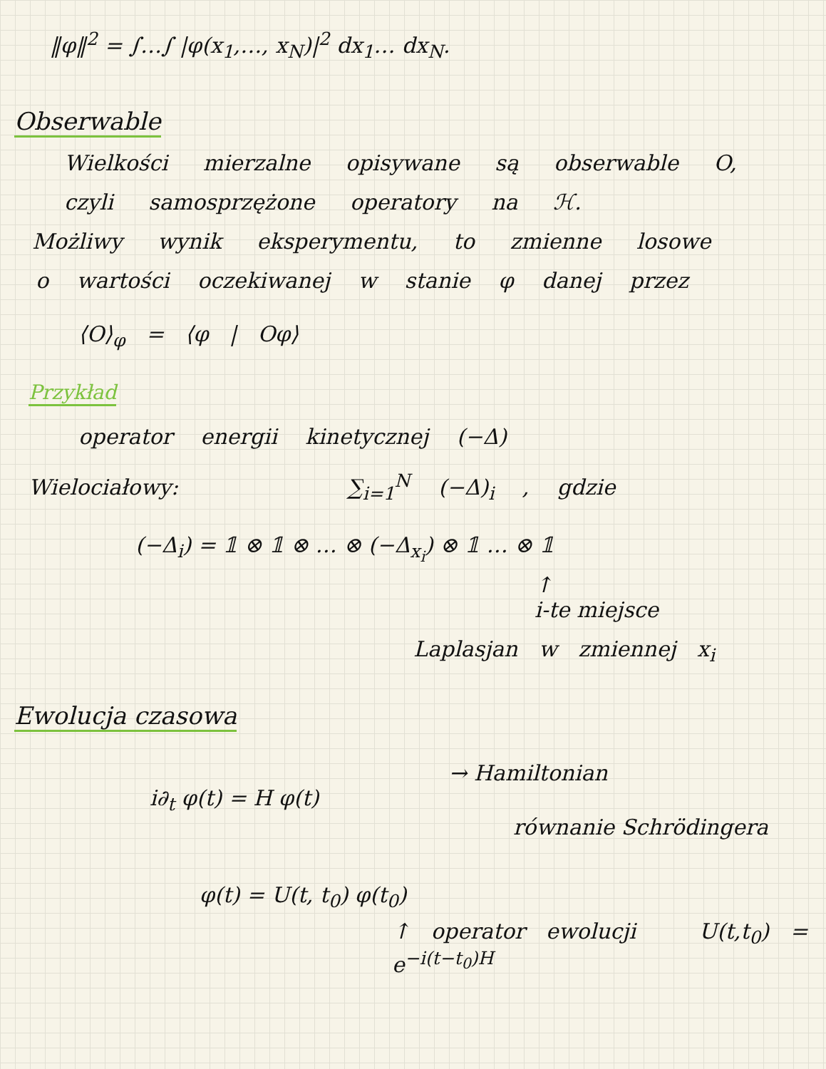‖φ‖<sup>2</sup> = ∫…∫ |φ(x<sub>1</sub>,…, x<sub>N</sub>)|<sup>2</sup> dx<sub>1</sub>… dx<sub>N</sub>.
Obserwable
Wielkości mierzalne opisywane są obserwable O,
czyli samosprzężone operatory na ℋ.
Możliwy wynik eksperymentu, to zmienne losowe
o wartości oczekiwanej w stanie φ danej przez
⟨O⟩<sub>φ</sub> = ⟨φ | Oφ⟩
Przykład
operator energii kinetycznej (−Δ)
Wielociałowy: ∑<sub>i=1</sub><sup>N</sup> (−Δ)<sub>i</sub> , gdzie
(−Δ<sub>i</sub>) = 𝟙 ⊗ 𝟙 ⊗ … ⊗ (−Δ<sub>x<sub>i</sub></sub>) ⊗ 𝟙 … ⊗ 𝟙
↑
i-te miejsce
Laplasjan w zmiennej x<sub>i</sub>
Ewolucja czasowa
→ Hamiltonian
i∂<sub>t</sub> φ(t) = H φ(t)
równanie Schrödingera
φ(t) = U(t, t<sub>0</sub>) φ(t<sub>0</sub>)
↑ operator ewolucji U(t,t<sub>0</sub>) = e<sup>−i(t−t<sub>0</sub>)H</sup>